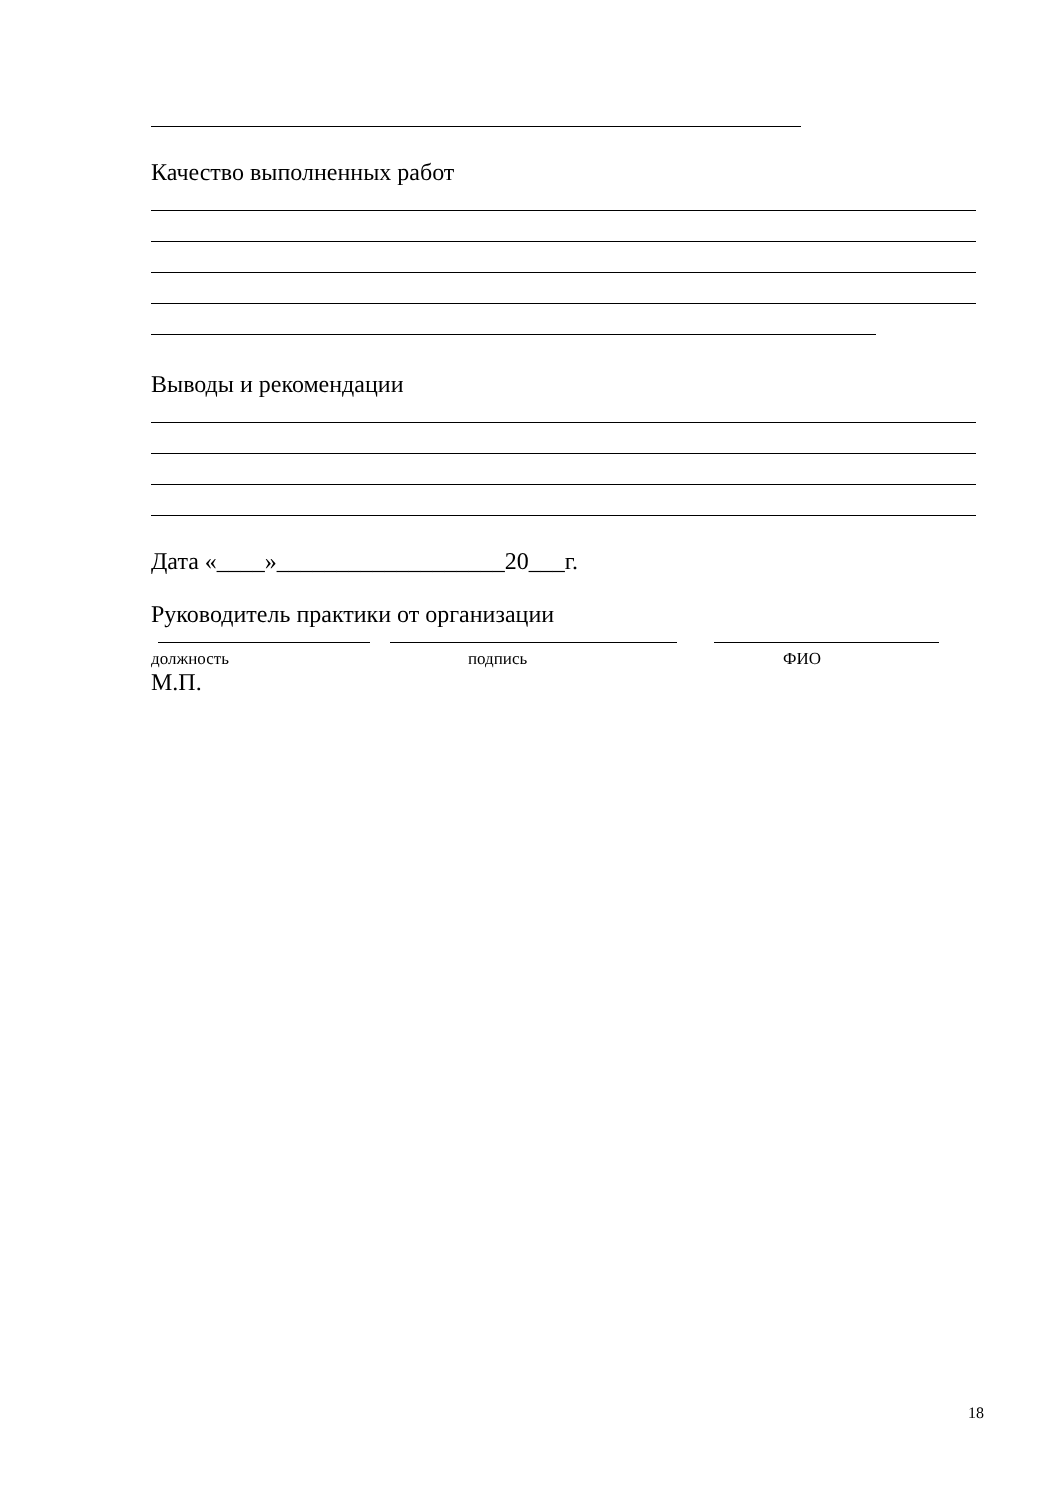Качество выполненных работ
Выводы и рекомендации
Дата «____»___________________20___г.
Руководитель практики от организации
должность подпись ФИО
М.П.
18